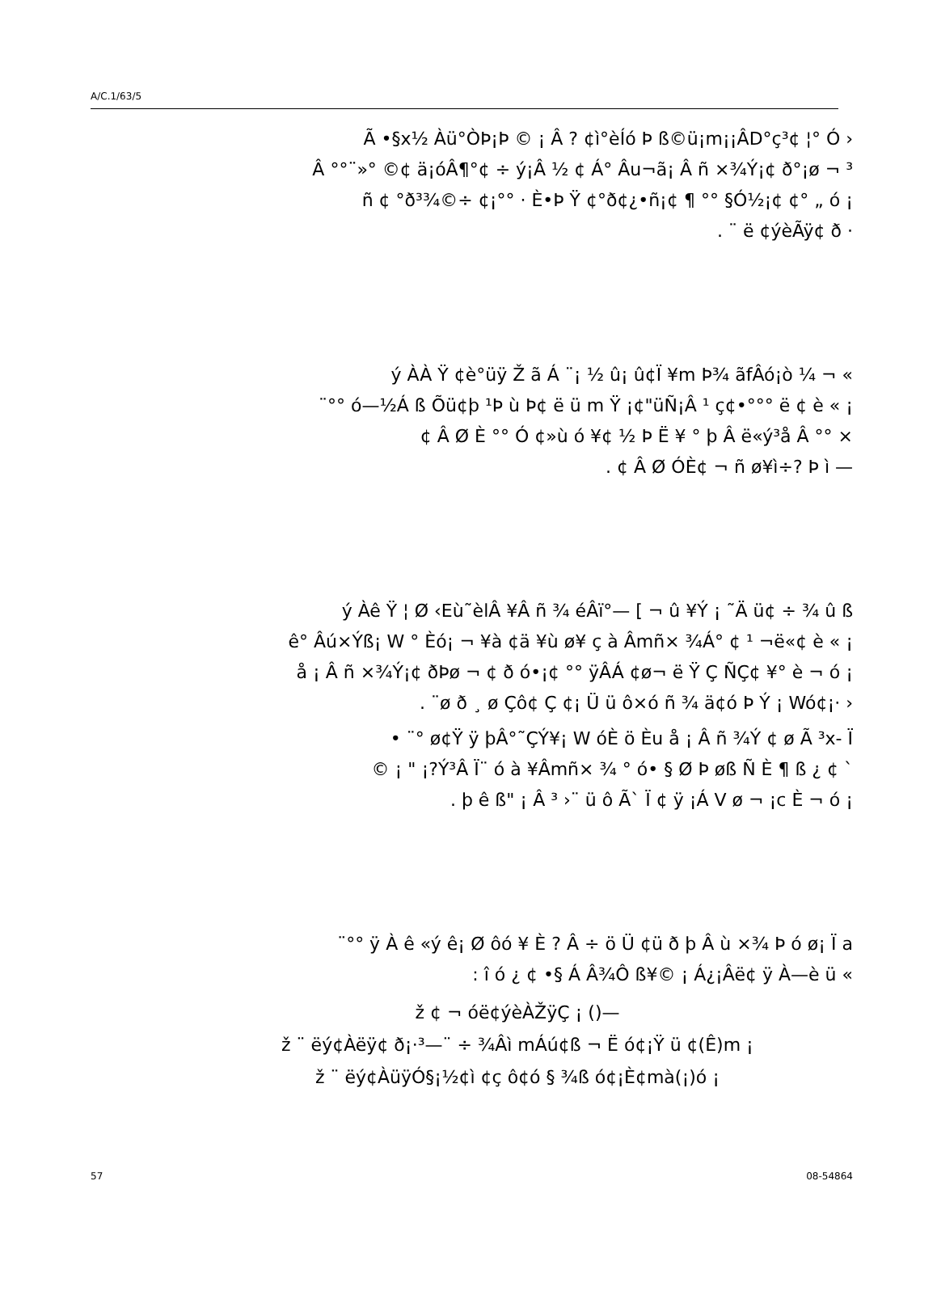A/C.1/63/5
Ã •§x½ Àü°ÒÞ¡Þ © ¡ Â ? ¢ì°èÍó Þ ß©ü¡m¡¡ÂD°ç³¢ ¦° Ó ›
Â °°¨»° ©¢ ä¡óÂ¶°¢ ÷ ý¡Â ½ ¢ Á° Âu¬ã¡ Â ñ ×¾Ý¡¢ ð°¡ø ¬ ³
ñ ¢ °ð³¾©÷ ¢¡°° · È•Þ Ÿ ¢°ð¢¿•ñ¡¢ ¶ °° §Ó½¡¢ ¢° „ ó ¡
. ¨ ë ¢ýèÃÿ¢ ð ·
ý ÀÀ Ÿ ¢è°üÿ Ž ã Á ¨¡ ½ û¡ û¢Ï ¥m Þ¾ ãfÂó¡ò ¼ ¬ «
¨°° ó—½Á ß Õü¢þ ¹Þ ù Þ¢ ë ü m Ÿ ¡¢"üÑ¡Â ¹ ç¢•°°° ë ¢ è « ¡
¢ Â Ø È °° Ó ¢»ù ó ¥¢ ½ Þ Ë ¥ ° þ Â ë«ý³å Â °° ×
. ¢ Â Ø ÓÈ¢ ¬ ñ ø¥ì÷? Þ ì —
ý Àê Ÿ ¦ Ø ‹Eù˜èlÂ ¥Â ñ ¾ éÂï°— [ ¬ û ¥Ý ¡ ˜Ä ü¢ ÷ ¾ û ß
ê° Âú×Ýß¡ W ° Èó¡ ¬ ¥à ¢ä ¥ù ø¥ ç à Âmñ× ¾Á° ¢ ¹ ¬ë«¢ è « ¡
å ¡ Â ñ ×¾Ý¡¢ ðÞø ¬ ¢ ð ó•¡¢ °° ÿÂÁ ¢ø¬ ë Ÿ Ç ÑÇ¢ ¥° è ¬ ó ¡
. ¨ø ð ¸ ø Çô¢ Ç ¢¡ Ü ü ô×ó ñ ¾ ä¢ó Þ Ý ¡ Wó¢¡· ›
• ¨° ø¢Ÿ ÿ þÂ°˜ÇÝ¥¡ W óÈ ö Èu å ¡ Â ñ ¾Ý ¢ ø Ã ³x- Ï
© ¡ " ¡?Ý³Â Ï¨ ó à ¥Âmñ× ¾ ° ó• § Ø Þ øß Ñ È ¶ ß ¿ ¢ `
. þ ê ß" ¡ Â ³ ›¨ ü ô Ã` Ï ¢ ÿ ¡Á V ø ¬ ¡c È ¬ ó ¡
¨°° ÿ À ê «ý ê¡ Ø ôó ¥ È ? Â ÷ ö Ü ¢ü ð þ Â ù ×¾ Þ ó ø¡ Ï a
: î ó ¿ ¢ •§ Á Â¾Ô ß¥© ¡ Á¿¡Âë¢ ÿ À—è ü «
ž ¢ ¬ óë¢ýèÀŽÿÇ ¡ ()—
ž ¨ ëý¢Àëÿ¢ ð¡·³—¨ ÷ ¾Âì mÁú¢ß ¬ Ë ó¢¡Ÿ ü ¢(Ê)m ¡
ž ¨ ëý¢ÀüÿÓ§¡½¢ì ¢ç ô¢ó § ¾ß ó¢¡È¢mà(¡)ó ¡
57 08-54864